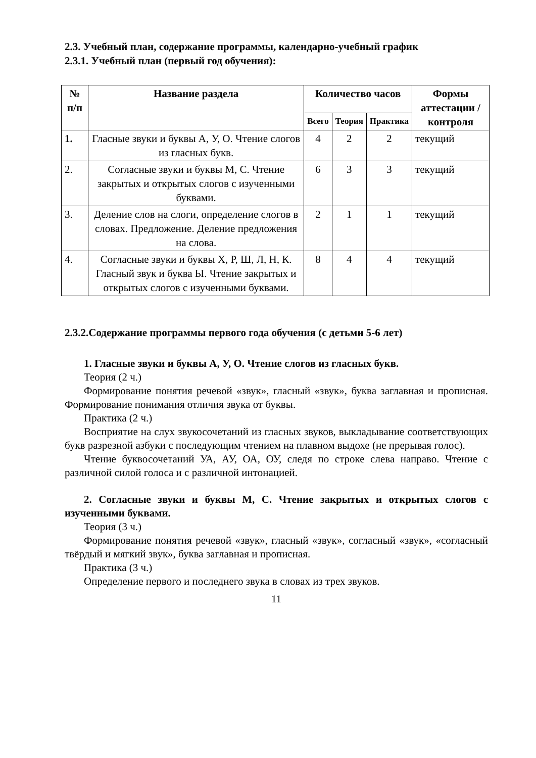2.3. Учебный план, содержание программы, календарно-учебный график
2.3.1. Учебный план (первый год обучения):
| № п/п | Название раздела | Количество часов | | | Формы аттестации /контроля |
| --- | --- | --- | --- | --- | --- |
| | | Всего | Теория | Практика | |
| 1. | Гласные звуки и буквы А, У, О. Чтение слогов из гласных букв. | 4 | 2 | 2 | текущий |
| 2. | Согласные звуки и буквы М, С. Чтение закрытых и открытых слогов с изученными буквами. | 6 | 3 | 3 | текущий |
| 3. | Деление слов на слоги, определение слогов в словах. Предложение. Деление предложения на слова. | 2 | 1 | 1 | текущий |
| 4. | Согласные звуки и буквы Х, Р, Ш, Л, Н, К. Гласный звук и буква Ы. Чтение закрытых и открытых слогов с изученными буквами. | 8 | 4 | 4 | текущий |
2.3.2.Содержание программы первого года обучения (с детьми 5-6 лет)
1. Гласные звуки и буквы А, У, О. Чтение слогов из гласных букв.
Теория (2 ч.)
Формирование понятия речевой «звук», гласный «звук», буква заглавная и прописная. Формирование понимания отличия звука от буквы.
Практика (2 ч.)
Восприятие на слух звукосочетаний из гласных звуков, выкладывание соответствующих букв разрезной азбуки с последующим чтением на плавном выдохе (не прерывая голос).
Чтение буквосочетаний УА, АУ, ОА, ОУ, следя по строке слева направо. Чтение с различной силой голоса и с различной интонацией.
2. Согласные звуки и буквы М, С. Чтение закрытых и открытых слогов с изученными буквами.
Теория (3 ч.)
Формирование понятия речевой «звук», гласный «звук», согласный «звук», «согласный твёрдый и мягкий звук», буква заглавная и прописная.
Практика (3 ч.)
Определение первого и последнего звука в словах из трех звуков.
11